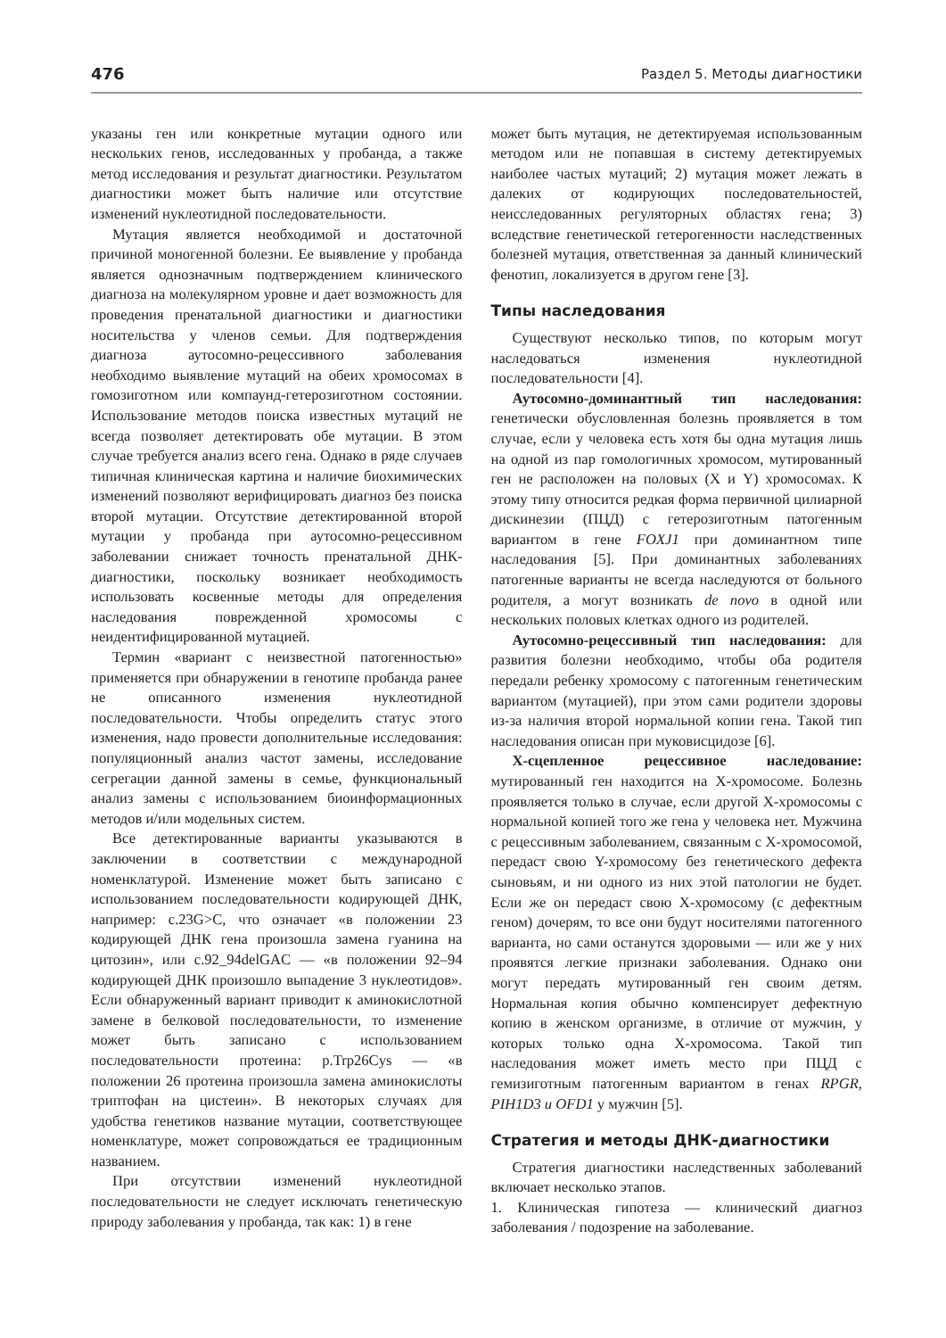476 Раздел 5. Методы диагностики
указаны ген или конкретные мутации одного или нескольких генов, исследованных у пробанда, а также метод исследования и результат диагностики. Результатом диагностики может быть наличие или отсутствие изменений нуклеотидной последовательности.
Мутация является необходимой и достаточной причиной моногенной болезни. Ее выявление у пробанда является однозначным подтверждением клинического диагноза на молекулярном уровне и дает возможность для проведения пренатальной диагностики и диагностики носительства у членов семьи. Для подтверждения диагноза аутосомно-рецессивного заболевания необходимо выявление мутаций на обеих хромосомах в гомозиготном или компаунд-гетерозиготном состоянии. Использование методов поиска известных мутаций не всегда позволяет детектировать обе мутации. В этом случае требуется анализ всего гена. Однако в ряде случаев типичная клиническая картина и наличие биохимических изменений позволяют верифицировать диагноз без поиска второй мутации. Отсутствие детектированной второй мутации у пробанда при аутосомно-рецессивном заболевании снижает точность пренатальной ДНК-диагностики, поскольку возникает необходимость использовать косвенные методы для определения наследования поврежденной хромосомы с неидентифицированной мутацией.
Термин «вариант с неизвестной патогенностью» применяется при обнаружении в генотипе пробанда ранее не описанного изменения нуклеотидной последовательности. Чтобы определить статус этого изменения, надо провести дополнительные исследования: популяционный анализ частот замены, исследование сегрегации данной замены в семье, функциональный анализ замены с использованием биоинформационных методов и/или модельных систем.
Все детектированные варианты указываются в заключении в соответствии с международной номенклатурой. Изменение может быть записано с использованием последовательности кодирующей ДНК, например: c.23G>C, что означает «в положении 23 кодирующей ДНК гена произошла замена гуанина на цитозин», или c.92_94delGAC — «в положении 92–94 кодирующей ДНК произошло выпадение 3 нуклеотидов». Если обнаруженный вариант приводит к аминокислотной замене в белковой последовательности, то изменение может быть записано с использованием последовательности протеина: p.Trp26Cys — «в положении 26 протеина произошла замена аминокислоты триптофан на цистеин». В некоторых случаях для удобства генетиков название мутации, соответствующее номенклатуре, может сопровождаться ее традиционным названием.
При отсутствии изменений нуклеотидной последовательности не следует исключать генетическую природу заболевания у пробанда, так как: 1) в гене
может быть мутация, не детектируемая использованным методом или не попавшая в систему детектируемых наиболее частых мутаций; 2) мутация может лежать в далеких от кодирующих последовательностей, неисследованных регуляторных областях гена; 3) вследствие генетической гетерогенности наследственных болезней мутация, ответственная за данный клинический фенотип, локализуется в другом гене [3].
Типы наследования
Существуют несколько типов, по которым могут наследоваться изменения нуклеотидной последовательности [4].
Аутосомно-доминантный тип наследования: генетически обусловленная болезнь проявляется в том случае, если у человека есть хотя бы одна мутация лишь на одной из пар гомологичных хромосом, мутированный ген не расположен на половых (X и Y) хромосомах. К этому типу относится редкая форма первичной цилиарной дискинезии (ПЦД) с гетерозиготным патогенным вариантом в гене FOXJ1 при доминантном типе наследования [5]. При доминантных заболеваниях патогенные варианты не всегда наследуются от больного родителя, а могут возникать de novo в одной или нескольких половых клетках одного из родителей.
Аутосомно-рецессивный тип наследования: для развития болезни необходимо, чтобы оба родителя передали ребенку хромосому с патогенным генетическим вариантом (мутацией), при этом сами родители здоровы из-за наличия второй нормальной копии гена. Такой тип наследования описан при муковисцидозе [6].
Х-сцепленное рецессивное наследование: мутированный ген находится на Х-хромосоме. Болезнь проявляется только в случае, если другой Х-хромосомы с нормальной копией того же гена у человека нет. Мужчина с рецессивным заболеванием, связанным с Х-хромосомой, передаст свою Y-хромосому без генетического дефекта сыновьям, и ни одного из них этой патологии не будет. Если же он передаст свою Х-хромосому (с дефектным геном) дочерям, то все они будут носителями патогенного варианта, но сами останутся здоровыми — или же у них проявятся легкие признаки заболевания. Однако они могут передать мутированный ген своим детям. Нормальная копия обычно компенсирует дефектную копию в женском организме, в отличие от мужчин, у которых только одна Х-хромосома. Такой тип наследования может иметь место при ПЦД с гемизиготным патогенным вариантом в генах RPGR, PIH1D3 и OFD1 у мужчин [5].
Стратегия и методы ДНК-диагностики
Стратегия диагностики наследственных заболеваний включает несколько этапов.
1. Клиническая гипотеза — клинический диагноз заболевания / подозрение на заболевание.